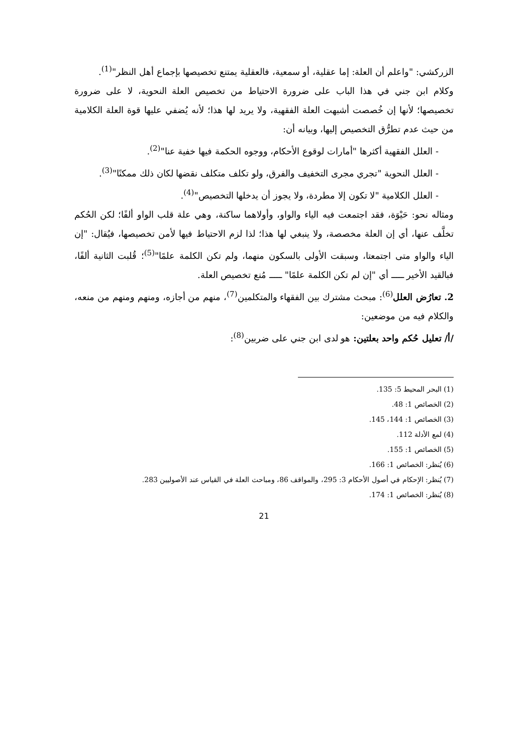الزركشي: "واعلم أن العلة: إما عقلية، أو سمعية، فالعقلية يمتنع تخصيصها بإجماع أهل النظر"<sup>(1)</sup>.
وكلام ابن جني في هذا الباب على ضرورة الاحتياط من تخصيص العلة النحوية، لا على ضرورة تخصيصها؛ لأنها إن خُصصت أشبهت العلة الفقهية، ولا يريد لها هذا؛ لأنه يُضفي عليها قوة العلة الكلامية من حيث عدم تطرُّق التخصيص إليها، وبيانه أن:
- العلل الفقهية أكثرها "أمارات لوقوع الأحكام، ووجوه الحكمة فيها خفية عنا"<sup>(2)</sup>.
- العلل النحوية "تجري مجرى التخفيف والفرق، ولو تكلف متكلف نقضها لكان ذلك ممكنًا"<sup>(3)</sup>.
- العلل الكلامية "لا تكون إلا مطردة، ولا يجوز أن يدخلها التخصيص"<sup>(4)</sup>.
ومثاله نحو: حَيْوَة، فقد اجتمعت فيه الياء والواو، وأولاهما ساكنة، وهي علة قلب الواو ألفًا؛ لكن الحُكم تخلَّف عنها، أي إن العلة مخصصة، ولا ينبغي لها هذا؛ لذا لزم الاحتياط فيها لأمن تخصيصها، فيُقال: "إن الياء والواو متى اجتمعتا، وسبقت الأولى بالسكون منهما، ولم تكن الكلمة علمًا"<sup>(5)</sup>؛ قُلبت الثانية ألفًا، فبالقيد الأخير ـــــ أي "إن لم تكن الكلمة علمًا" ـــــ مُنع تخصيص العلة.
2. تعارُض العلل<sup>(6)</sup>: مبحث مشترك بين الفقهاء والمتكلمين<sup>(7)</sup>، منهم من أجازه، ومنهم ومنهم من منعه، والكلام فيه من موضعين:
/أ/ تعليل حُكم واحد بعلتين: هو لدى ابن جني على ضربين<sup>(8)</sup>:
(1) البحر المحيط 5: 135.
(2) الخصائص 1: 48.
(3) الخصائص 1: 144، 145.
(4) لمع الأدلة 112.
(5) الخصائص 1: 155.
(6) يُنظر: الخصائص 1: 166.
(7) يُنظر: الإحكام في أصول الأحكام 3: 295، والمواقف 86، ومباحث العلة في القياس عند الأصوليين 283.
(8) يُنظر: الخصائص 1: 174.
21